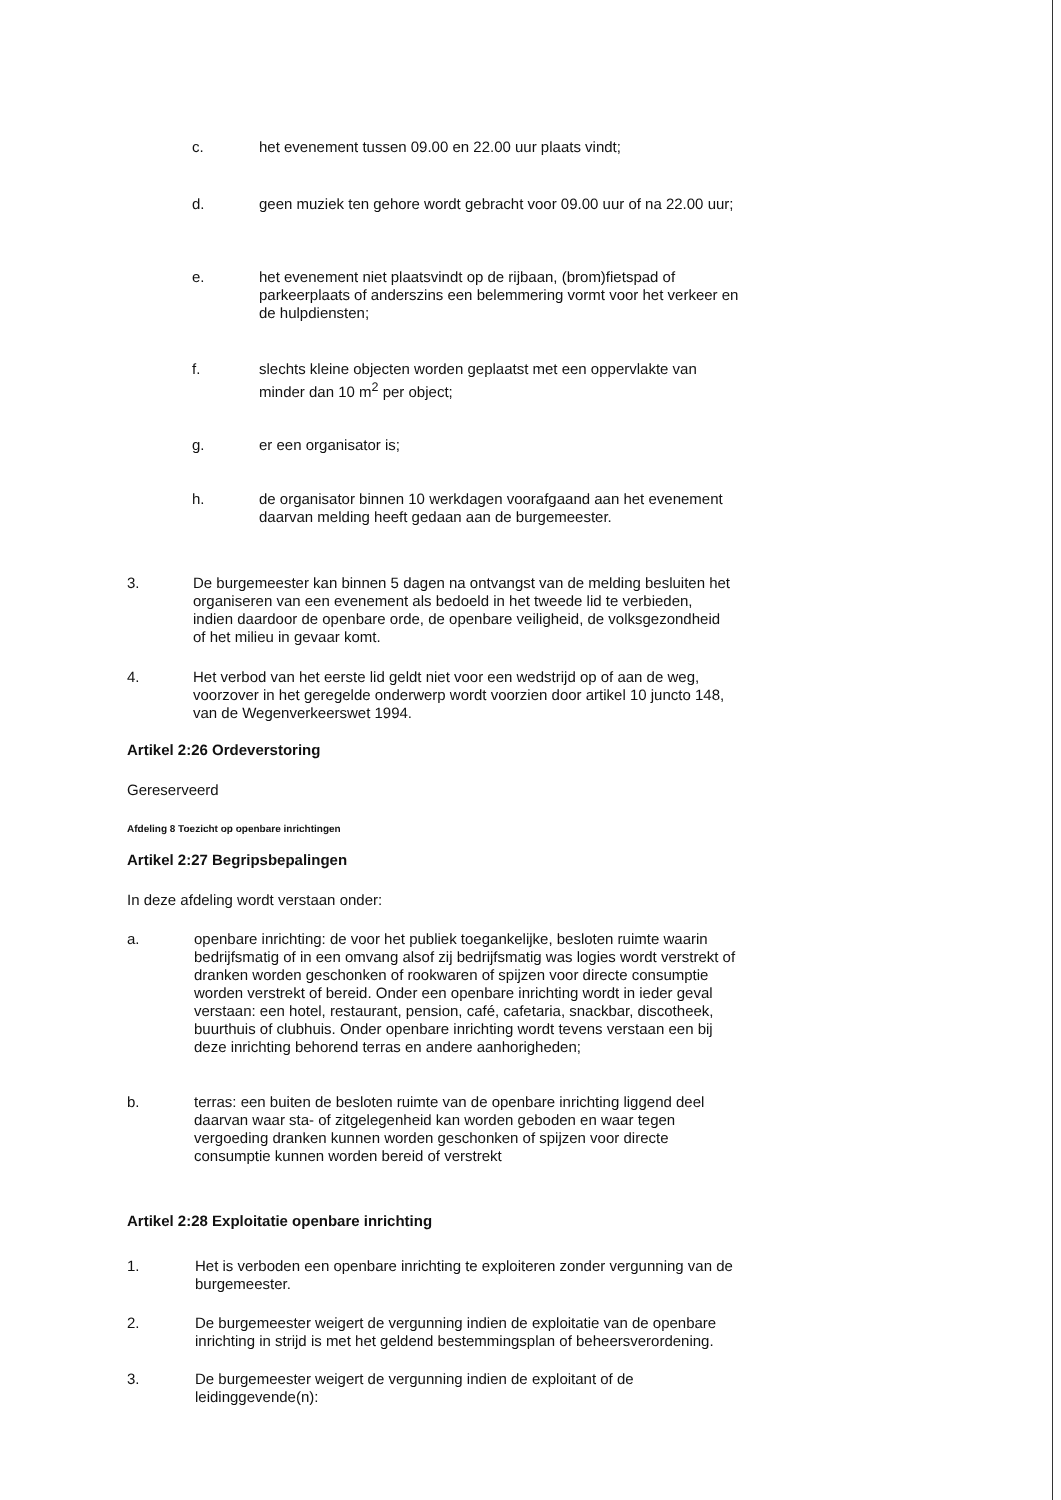c. het evenement tussen 09.00 en 22.00 uur plaats vindt;
d. geen muziek ten gehore wordt gebracht voor 09.00 uur of na 22.00 uur;
e. het evenement niet plaatsvindt op de rijbaan, (brom)fietspad of parkeerplaats of anderszins een belemmering vormt voor het verkeer en de hulpdiensten;
f. slechts kleine objecten worden geplaatst met een oppervlakte van minder dan 10 m<sup>2</sup> per object;
g. er een organisator is;
h. de organisator binnen 10 werkdagen voorafgaand aan het evenement daarvan melding heeft gedaan aan de burgemeester.
3. De burgemeester kan binnen 5 dagen na ontvangst van de melding besluiten het organiseren van een evenement als bedoeld in het tweede lid te verbieden, indien daardoor de openbare orde, de openbare veiligheid, de volksgezondheid of het milieu in gevaar komt.
4. Het verbod van het eerste lid geldt niet voor een wedstrijd op of aan de weg, voorzover in het geregelde onderwerp wordt voorzien door artikel 10 juncto 148, van de Wegenverkeerswet 1994.
Artikel 2:26 Ordeverstoring
Gereserveerd
Afdeling 8 Toezicht op openbare inrichtingen
Artikel 2:27 Begripsbepalingen
In deze afdeling wordt verstaan onder:
a. openbare inrichting: de voor het publiek toegankelijke, besloten ruimte waarin bedrijfsmatig of in een omvang alsof zij bedrijfsmatig was logies wordt verstrekt of dranken worden geschonken of rookwaren of spijzen voor directe consumptie worden verstrekt of bereid. Onder een openbare inrichting wordt in ieder geval verstaan: een hotel, restaurant, pension, café, cafetaria, snackbar, discotheek, buurthuis of clubhuis. Onder openbare inrichting wordt tevens verstaan een bij deze inrichting behorend terras en andere aanhorigheden;
b. terras: een buiten de besloten ruimte van de openbare inrichting liggend deel daarvan waar sta- of zitgelegenheid kan worden geboden en waar tegen vergoeding dranken kunnen worden geschonken of spijzen voor directe consumptie kunnen worden bereid of verstrekt
Artikel 2:28 Exploitatie openbare inrichting
1. Het is verboden een openbare inrichting te exploiteren zonder vergunning van de burgemeester.
2. De burgemeester weigert de vergunning indien de exploitatie van de openbare inrichting in strijd is met het geldend bestemmingsplan of beheersverordening.
3. De burgemeester weigert de vergunning indien de exploitant of de leidinggevende(n):